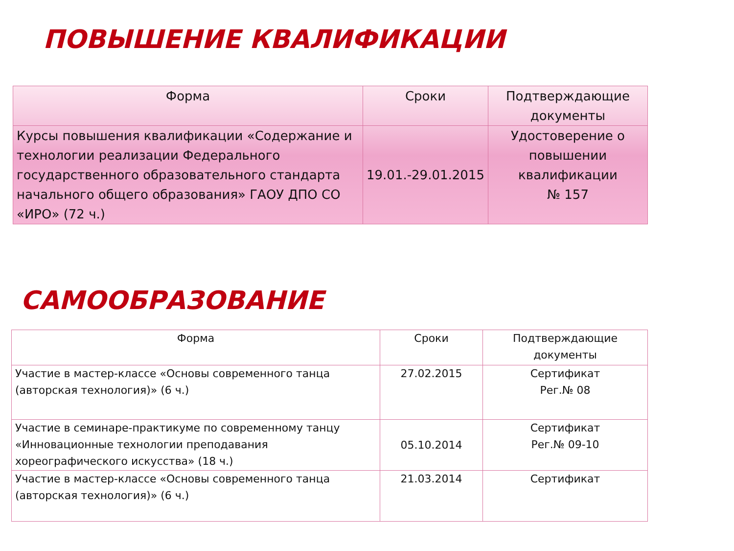ПОВЫШЕНИЕ КВАЛИФИКАЦИИ
| Форма | Сроки | Подтверждающие документы |
| --- | --- | --- |
| Курсы повышения квалификации «Содержание и технологии реализации Федерального государственного образовательного стандарта начального общего образования» ГАОУ ДПО СО «ИРО» (72 ч.) | 19.01.-29.01.2015 | Удостоверение о повышении квалификации № 157 |
САМООБРАЗОВАНИЕ
| Форма | Сроки | Подтверждающие документы |
| --- | --- | --- |
| Участие в мастер-классе «Основы современного танца (авторская технология)» (6 ч.) | 27.02.2015 | Сертификат Рег.№ 08 |
| Участие в семинаре-практикуме по современному танцу «Инновационные технологии преподавания хореографического искусства» (18 ч.) | 05.10.2014 | Сертификат Рег.№ 09-10 |
| Участие в мастер-классе «Основы современного танца (авторская технология)» (6 ч.) | 21.03.2014 | Сертификат |